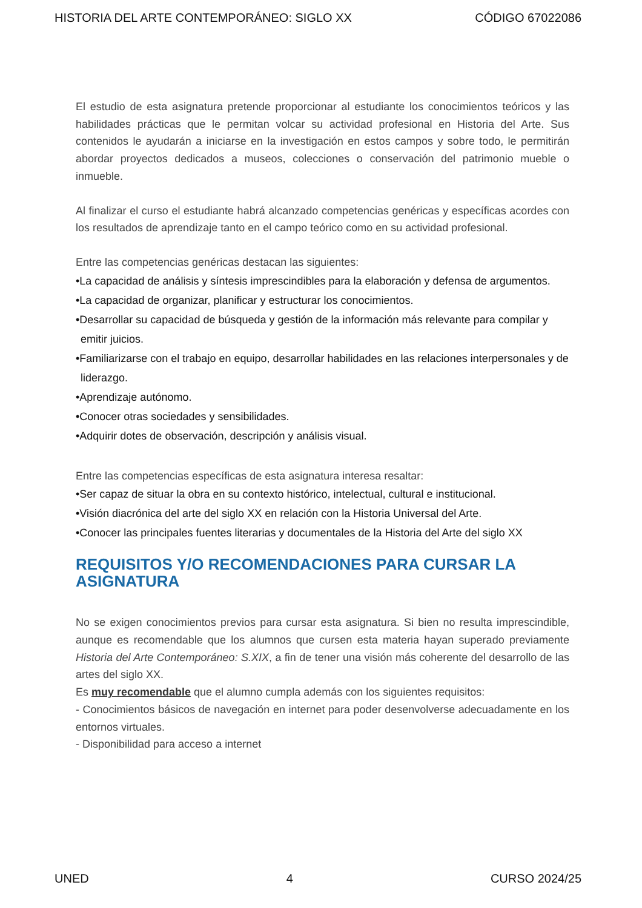HISTORIA DEL ARTE CONTEMPORÁNEO: SIGLO XX CÓDIGO 67022086
El estudio de esta asignatura pretende proporcionar al estudiante los conocimientos teóricos y las habilidades prácticas que le permitan volcar su actividad profesional en Historia del Arte. Sus contenidos le ayudarán a iniciarse en la investigación en estos campos y sobre todo, le permitirán abordar proyectos dedicados a museos, colecciones o conservación del patrimonio mueble o inmueble.
Al finalizar el curso el estudiante habrá alcanzado competencias genéricas y específicas acordes con los resultados de aprendizaje tanto en el campo teórico como en su actividad profesional.
Entre las competencias genéricas destacan las siguientes:
•La capacidad de análisis y síntesis imprescindibles para la elaboración y defensa de argumentos.
•La capacidad de organizar, planificar y estructurar los conocimientos.
•Desarrollar su capacidad de búsqueda y gestión de la información más relevante para compilar y emitir juicios.
•Familiarizarse con el trabajo en equipo, desarrollar habilidades en las relaciones interpersonales y de liderazgo.
•Aprendizaje autónomo.
•Conocer otras sociedades y sensibilidades.
•Adquirir dotes de observación, descripción y análisis visual.
Entre las competencias específicas de esta asignatura interesa resaltar:
•Ser capaz de situar la obra en su contexto histórico, intelectual, cultural e institucional.
•Visión diacrónica del arte del siglo XX en relación con la Historia Universal del Arte.
•Conocer las principales fuentes literarias y documentales de la Historia del Arte del siglo XX
REQUISITOS Y/O RECOMENDACIONES PARA CURSAR LA ASIGNATURA
No se exigen conocimientos previos para cursar esta asignatura. Si bien no resulta imprescindible, aunque es recomendable que los alumnos que cursen esta materia hayan superado previamente Historia del Arte Contemporáneo: S.XIX, a fin de tener una visión más coherente del desarrollo de las artes del siglo XX.
Es muy recomendable que el alumno cumpla además con los siguientes requisitos:
- Conocimientos básicos de navegación en internet para poder desenvolverse adecuadamente en los entornos virtuales.
- Disponibilidad para acceso a internet
UNED 4 CURSO 2024/25